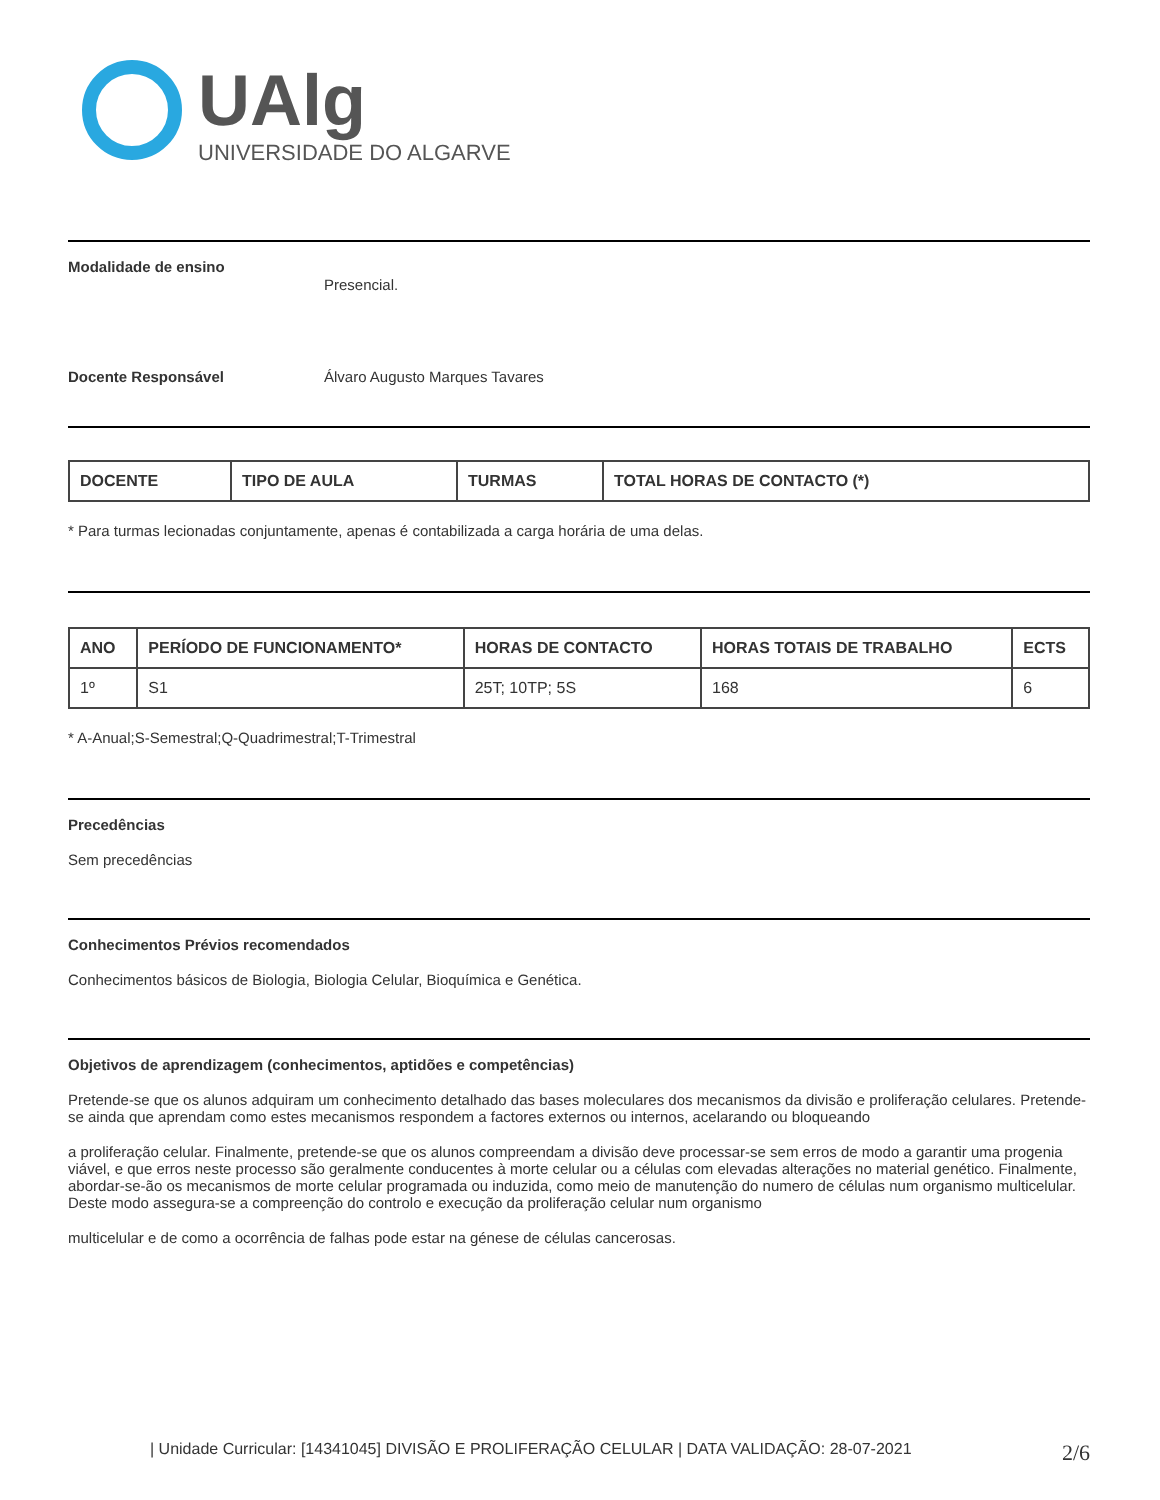UAlg
UNIVERSIDADE DO ALGARVE
Modalidade de ensino
Presencial.
Docente Responsável Álvaro Augusto Marques Tavares
| DOCENTE | TIPO DE AULA | TURMAS | TOTAL HORAS DE CONTACTO (*) |
| --- | --- | --- | --- |
* Para turmas lecionadas conjuntamente, apenas é contabilizada a carga horária de uma delas.
| ANO | PERÍODO DE FUNCIONAMENTO* | HORAS DE CONTACTO | HORAS TOTAIS DE TRABALHO | ECTS |
| --- | --- | --- | --- | --- |
| 1º | S1 | 25T; 10TP; 5S | 168 | 6 |
* A-Anual;S-Semestral;Q-Quadrimestral;T-Trimestral
Precedências
Sem precedências
Conhecimentos Prévios recomendados
Conhecimentos básicos de Biologia, Biologia Celular, Bioquímica e Genética.
Objetivos de aprendizagem (conhecimentos, aptidões e competências)
Pretende-se que os alunos adquiram um conhecimento detalhado das bases moleculares dos mecanismos da divisão e proliferação celulares. Pretende-se ainda que aprendam como estes mecanismos respondem a factores externos ou internos, acelarando ou bloqueando
a proliferação celular. Finalmente, pretende-se que os alunos compreendam a divisão deve processar-se sem erros de modo a garantir uma progenia viável, e que erros neste processo são geralmente conducentes à morte celular ou a células com elevadas alterações no material genético. Finalmente, abordar-se-ão os mecanismos de morte celular programada ou induzida, como meio de manutenção do numero de células num organismo multicelular. Deste modo assegura-se a compreenção do controlo e execução da proliferação celular num organismo
multicelular e de como a ocorrência de falhas pode estar na génese de células cancerosas.
| Unidade Curricular: [14341045] DIVISÃO E PROLIFERAÇÃO CELULAR | DATA VALIDAÇÃO: 28-07-2021 2/6